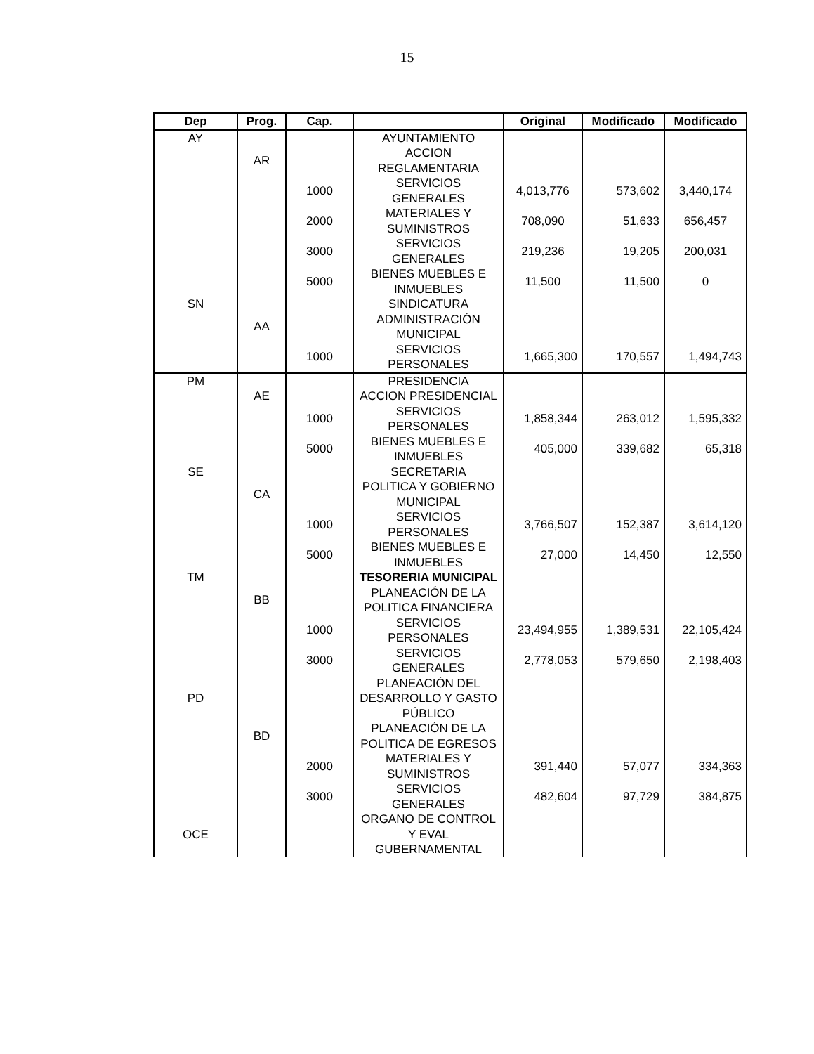15
| Dep | Prog. | Cap. | | Original | Modificado | Modificado |
| --- | --- | --- | --- | --- | --- | --- |
| AY | | | AYUNTAMIENTO | | | |
| | AR | | ACCION REGLAMENTARIA | | | |
| | | 1000 | SERVICIOS GENERALES | 4,013,776 | 573,602 | 3,440,174 |
| | | 2000 | MATERIALES Y SUMINISTROS | 708,090 | 51,633 | 656,457 |
| | | 3000 | SERVICIOS GENERALES | 219,236 | 19,205 | 200,031 |
| | | 5000 | BIENES MUEBLES E INMUEBLES | 11,500 | 11,500 | 0 |
| SN | | | SINDICATURA | | | |
| | AA | | ADMINISTRACIÓN MUNICIPAL | | | |
| | | 1000 | SERVICIOS PERSONALES | 1,665,300 | 170,557 | 1,494,743 |
| PM | | | PRESIDENCIA | | | |
| | AE | | ACCION PRESIDENCIAL | | | |
| | | 1000 | SERVICIOS PERSONALES | 1,858,344 | 263,012 | 1,595,332 |
| | | 5000 | BIENES MUEBLES E INMUEBLES | 405,000 | 339,682 | 65,318 |
| SE | | | SECRETARIA | | | |
| | CA | | POLITICA Y GOBIERNO MUNICIPAL | | | |
| | | 1000 | SERVICIOS PERSONALES | 3,766,507 | 152,387 | 3,614,120 |
| | | 5000 | BIENES MUEBLES E INMUEBLES | 27,000 | 14,450 | 12,550 |
| TM | | | TESORERIA MUNICIPAL | | | |
| | BB | | PLANEACIÓN DE LA POLITICA FINANCIERA | | | |
| | | 1000 | SERVICIOS PERSONALES | 23,494,955 | 1,389,531 | 22,105,424 |
| | | 3000 | SERVICIOS GENERALES | 2,778,053 | 579,650 | 2,198,403 |
| PD | | | PLANEACIÓN DEL DESARROLLO Y GASTO PÚBLICO | | | |
| | BD | | PLANEACIÓN DE LA POLITICA DE EGRESOS | | | |
| | | 2000 | MATERIALES Y SUMINISTROS | 391,440 | 57,077 | 334,363 |
| | | 3000 | SERVICIOS GENERALES | 482,604 | 97,729 | 384,875 |
| OCE | | | ORGANO DE CONTROL Y EVAL GUBERNAMENTAL | | | |